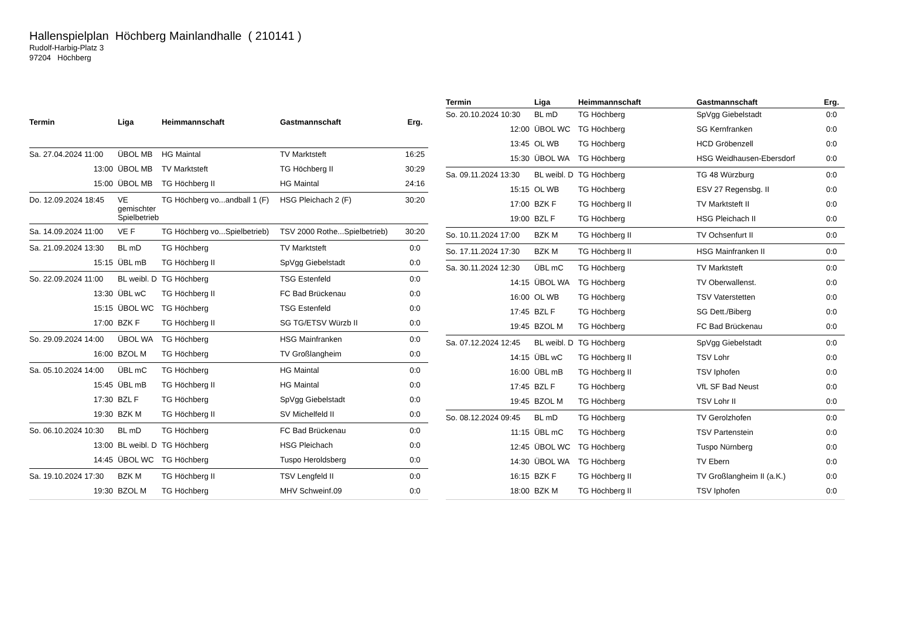Hallenspielplan Höchberg Mainlandhalle ( 210141 )
Rudolf-Harbig-Platz 3
97204 Höchberg
| Termin | Liga | Heimmannschaft | Gastmannschaft | Erg. |
| --- | --- | --- | --- | --- |
| Sa. 27.04.2024 11:00 | ÜBOL MB | HG Maintal | TV Marktsteft | 16:25 |
| 13:00 | ÜBOL MB | TV Marktsteft | TG Höchberg II | 30:29 |
| 15:00 | ÜBOL MB | TG Höchberg II | HG Maintal | 24:16 |
| Do. 12.09.2024 18:45 | VE gemischter Spielbetrieb | TG Höchberg vo...andball 1 (F) | HSG Pleichach 2 (F) | 30:20 |
| Sa. 14.09.2024 11:00 | VE F | TG Höchberg vo...Spielbetrieb) | TSV 2000 Rothe...Spielbetrieb) | 30:20 |
| Sa. 21.09.2024 13:30 | BL mD | TG Höchberg | TV Marktsteft | 0:0 |
| 15:15 | ÜBL mB | TG Höchberg II | SpVgg Giebelstadt | 0:0 |
| So. 22.09.2024 11:00 | BL weibl. D | TG Höchberg | TSG Estenfeld | 0:0 |
| 13:30 | ÜBL wC | TG Höchberg II | FC Bad Brückenau | 0:0 |
| 15:15 | ÜBOL WC | TG Höchberg | TSG Estenfeld | 0:0 |
| 17:00 | BZK F | TG Höchberg II | SG TG/ETSV Würzb II | 0:0 |
| So. 29.09.2024 14:00 | ÜBOL WA | TG Höchberg | HSG Mainfranken | 0:0 |
| 16:00 | BZOL M | TG Höchberg | TV Großlangheim | 0:0 |
| Sa. 05.10.2024 14:00 | ÜBL mC | TG Höchberg | HG Maintal | 0:0 |
| 15:45 | ÜBL mB | TG Höchberg II | HG Maintal | 0:0 |
| 17:30 | BZL F | TG Höchberg | SpVgg Giebelstadt | 0:0 |
| 19:30 | BZK M | TG Höchberg II | SV Michelfeld II | 0:0 |
| So. 06.10.2024 10:30 | BL mD | TG Höchberg | FC Bad Brückenau | 0:0 |
| 13:00 | BL weibl. D | TG Höchberg | HSG Pleichach | 0:0 |
| 14:45 | ÜBOL WC | TG Höchberg | Tuspo Heroldsberg | 0:0 |
| Sa. 19.10.2024 17:30 | BZK M | TG Höchberg II | TSV Lengfeld II | 0:0 |
| 19:30 | BZOL M | TG Höchberg | MHV Schweinf.09 | 0:0 |
| Termin | Liga | Heimmannschaft | Gastmannschaft | Erg. |
| --- | --- | --- | --- | --- |
| So. 20.10.2024 10:30 | BL mD | TG Höchberg | SpVgg Giebelstadt | 0:0 |
| 12:00 | ÜBOL WC | TG Höchberg | SG Kernfranken | 0:0 |
| 13:45 | OL WB | TG Höchberg | HCD Gröbenzell | 0:0 |
| 15:30 | ÜBOL WA | TG Höchberg | HSG Weidhausen-Ebersdorf | 0:0 |
| Sa. 09.11.2024 13:30 | BL weibl. D | TG Höchberg | TG 48 Würzburg | 0:0 |
| 15:15 | OL WB | TG Höchberg | ESV 27 Regensbg. II | 0:0 |
| 17:00 | BZK F | TG Höchberg II | TV Marktsteft II | 0:0 |
| 19:00 | BZL F | TG Höchberg | HSG Pleichach II | 0:0 |
| So. 10.11.2024 17:00 | BZK M | TG Höchberg II | TV Ochsenfurt II | 0:0 |
| So. 17.11.2024 17:30 | BZK M | TG Höchberg II | HSG Mainfranken II | 0:0 |
| Sa. 30.11.2024 12:30 | ÜBL mC | TG Höchberg | TV Marktsteft | 0:0 |
| 14:15 | ÜBOL WA | TG Höchberg | TV Oberwallenst. | 0:0 |
| 16:00 | OL WB | TG Höchberg | TSV Vaterstetten | 0:0 |
| 17:45 | BZL F | TG Höchberg | SG Dett./Biberg | 0:0 |
| 19:45 | BZOL M | TG Höchberg | FC Bad Brückenau | 0:0 |
| Sa. 07.12.2024 12:45 | BL weibl. D | TG Höchberg | SpVgg Giebelstadt | 0:0 |
| 14:15 | ÜBL wC | TG Höchberg II | TSV Lohr | 0:0 |
| 16:00 | ÜBL mB | TG Höchberg II | TSV Iphofen | 0:0 |
| 17:45 | BZL F | TG Höchberg | VfL SF Bad Neust | 0:0 |
| 19:45 | BZOL M | TG Höchberg | TSV Lohr II | 0:0 |
| So. 08.12.2024 09:45 | BL mD | TG Höchberg | TV Gerolzhofen | 0:0 |
| 11:15 | ÜBL mC | TG Höchberg | TSV Partenstein | 0:0 |
| 12:45 | ÜBOL WC | TG Höchberg | Tuspo Nürnberg | 0:0 |
| 14:30 | ÜBOL WA | TG Höchberg | TV Ebern | 0:0 |
| 16:15 | BZK F | TG Höchberg II | TV Großlangheim II (a.K.) | 0:0 |
| 18:00 | BZK M | TG Höchberg II | TSV Iphofen | 0:0 |